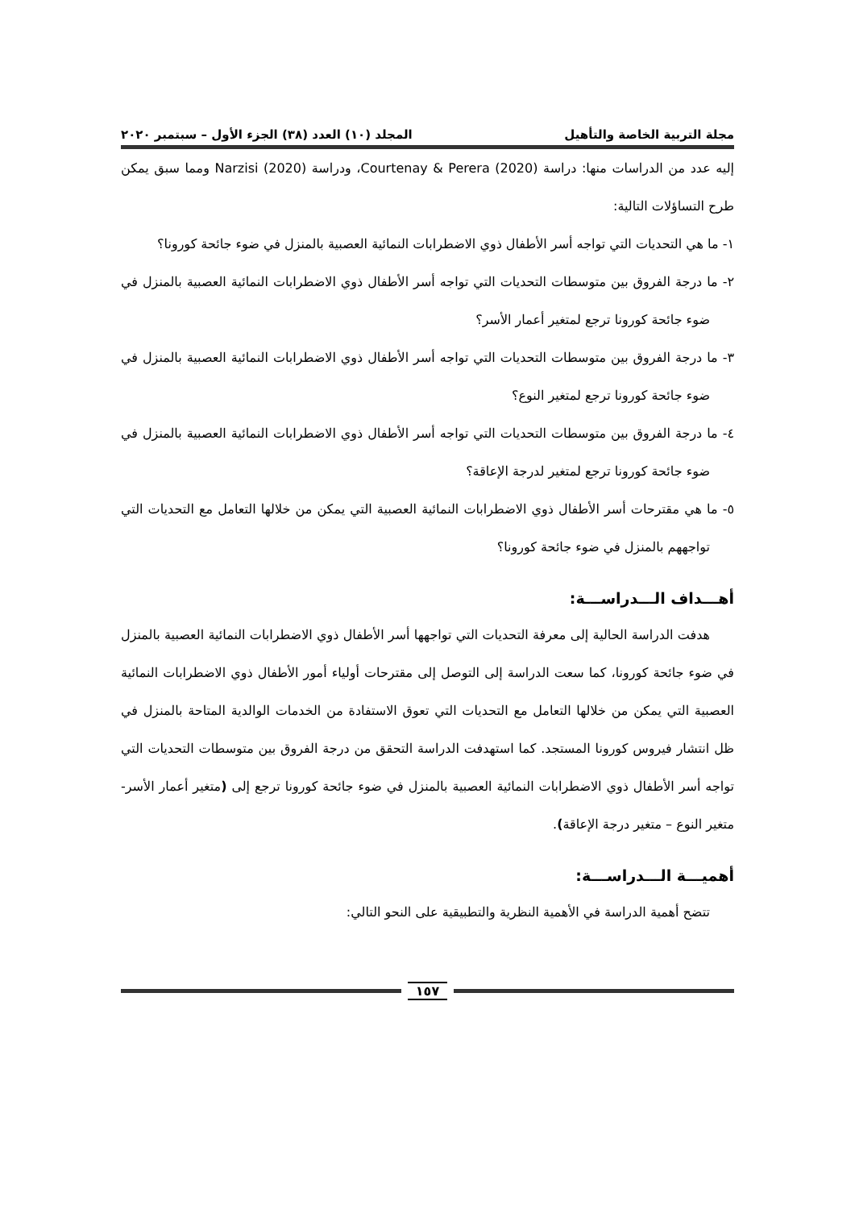مجلة التربية الخاصة والتأهيل المجلد (١٠) العدد (٣٨) الجزء الأول – سبتمبر ٢٠٢٠
إليه عدد من الدراسات منها: دراسة Courtenay & Perera (2020)، ودراسة Narzisi (2020) ومما سبق يمكن طرح التساؤلات التالية:
١- ما هي التحديات التي تواجه أسر الأطفال ذوي الاضطرابات النمائية العصبية بالمنزل في ضوء جائحة كورونا؟
٢- ما درجة الفروق بين متوسطات التحديات التي تواجه أسر الأطفال ذوي الاضطرابات النمائية العصبية بالمنزل في ضوء جائحة كورونا ترجع لمتغير أعمار الأسر؟
٣- ما درجة الفروق بين متوسطات التحديات التي تواجه أسر الأطفال ذوي الاضطرابات النمائية العصبية بالمنزل في ضوء جائحة كورونا ترجع لمتغير النوع؟
٤- ما درجة الفروق بين متوسطات التحديات التي تواجه أسر الأطفال ذوي الاضطرابات النمائية العصبية بالمنزل في ضوء جائحة كورونا ترجع لمتغير لدرجة الإعاقة؟
٥- ما هي مقترحات أسر الأطفال ذوي الاضطرابات النمائية العصبية التي يمكن من خلالها التعامل مع التحديات التي تواجههم بالمنزل في ضوء جائحة كورونا؟
أهـــداف الـــدراســـة:
هدفت الدراسة الحالية إلى معرفة التحديات التي تواجهها أسر الأطفال ذوي الاضطرابات النمائية العصبية بالمنزل في ضوء جائحة كورونا، كما سعت الدراسة إلى التوصل إلى مقترحات أولياء أمور الأطفال ذوي الاضطرابات النمائية العصبية التي يمكن من خلالها التعامل مع التحديات التي تعوق الاستفادة من الخدمات الوالدية المتاحة بالمنزل في ظل انتشار فيروس كورونا المستجد. كما استهدفت الدراسة التحقق من درجة الفروق بين متوسطات التحديات التي تواجه أسر الأطفال ذوي الاضطرابات النمائية العصبية بالمنزل في ضوء جائحة كورونا ترجع إلى (متغير أعمار الأسر- متغير النوع – متغير درجة الإعاقة).
أهميـــة الـــدراســـة:
تتضح أهمية الدراسة في الأهمية النظرية والتطبيقية على النحو التالي:
١٥٧